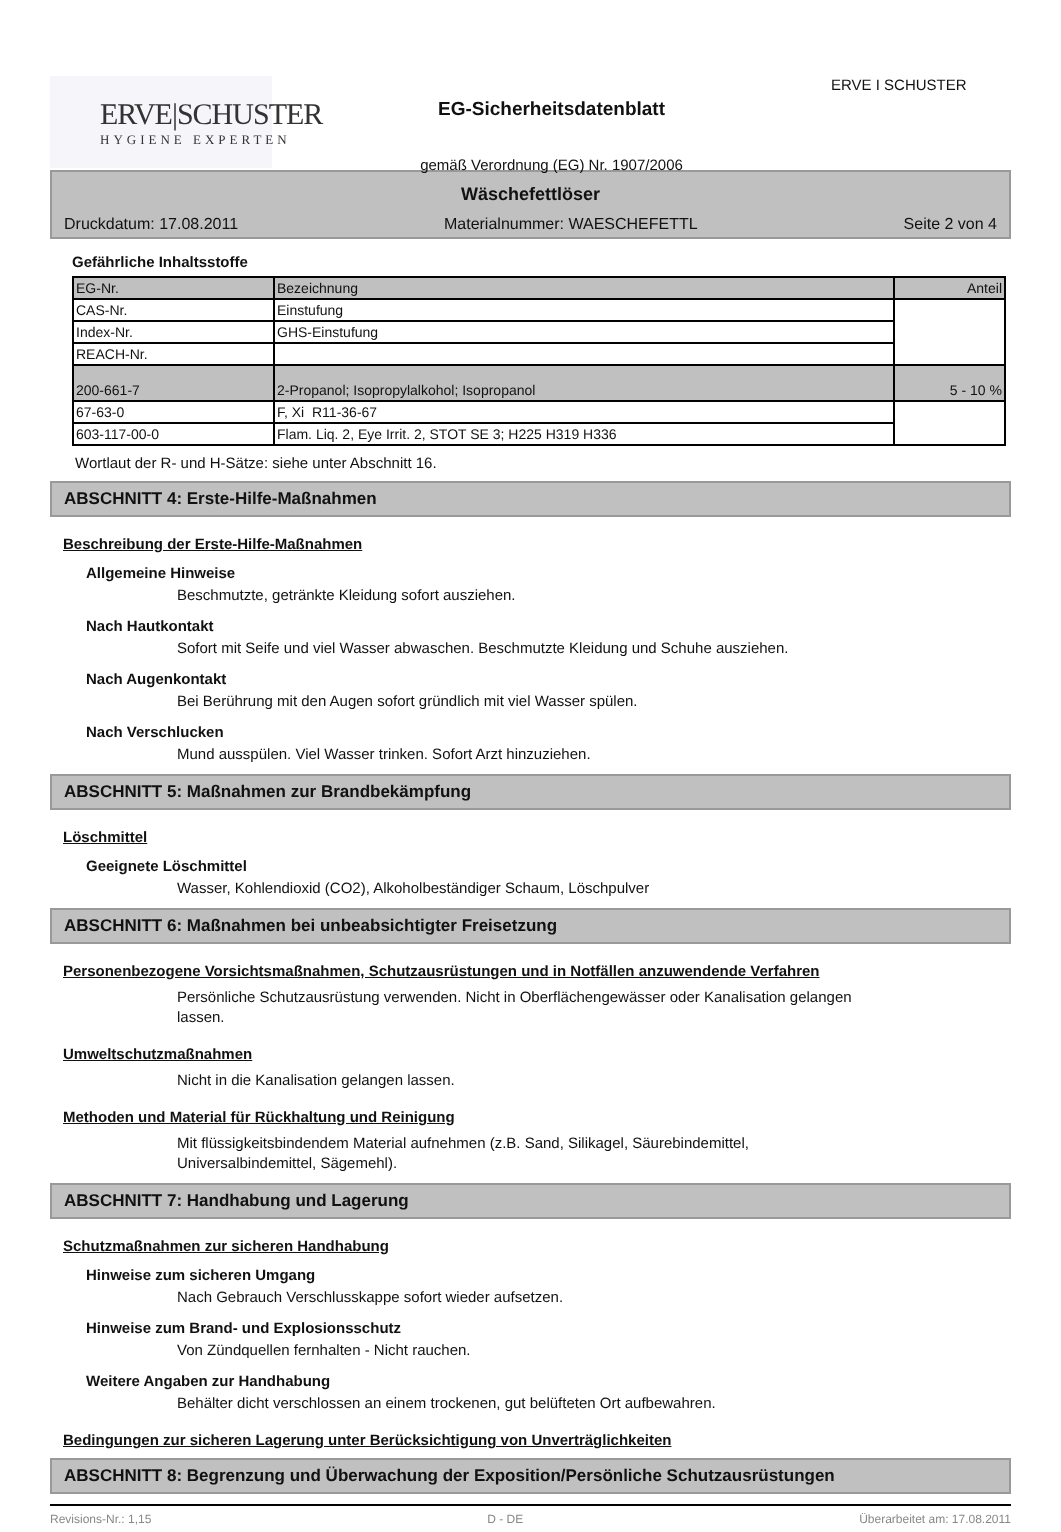ERVE|SCHUSTER
HYGIENE EXPERTEN
EG-Sicherheitsdatenblatt
gemäß Verordnung (EG) Nr. 1907/2006
ERVE I SCHUSTER
Wäschefettlöser
Druckdatum: 17.08.2011 Materialnummer: WAESCHEFETTL Seite 2 von 4
Gefährliche Inhaltsstoffe
| EG-Nr. | Bezeichnung | Anteil |
| CAS-Nr. | Einstufung | |
| Index-Nr. | GHS-Einstufung | |
| REACH-Nr. | | |
| 200-661-7 | 2-Propanol; Isopropylalkohol; Isopropanol | 5 - 10 % |
| 67-63-0 | F, Xi R11-36-67 | |
| 603-117-00-0 | Flam. Liq. 2, Eye Irrit. 2, STOT SE 3; H225 H319 H336 | |
Wortlaut der R- und H-Sätze: siehe unter Abschnitt 16.
ABSCHNITT 4: Erste-Hilfe-Maßnahmen
Beschreibung der Erste-Hilfe-Maßnahmen
Allgemeine Hinweise
Beschmutzte, getränkte Kleidung sofort ausziehen.
Nach Hautkontakt
Sofort mit Seife und viel Wasser abwaschen. Beschmutzte Kleidung und Schuhe ausziehen.
Nach Augenkontakt
Bei Berührung mit den Augen sofort gründlich mit viel Wasser spülen.
Nach Verschlucken
Mund ausspülen. Viel Wasser trinken. Sofort Arzt hinzuziehen.
ABSCHNITT 5: Maßnahmen zur Brandbekämpfung
Löschmittel
Geeignete Löschmittel
Wasser, Kohlendioxid (CO2), Alkoholbeständiger Schaum, Löschpulver
ABSCHNITT 6: Maßnahmen bei unbeabsichtigter Freisetzung
Personenbezogene Vorsichtsmaßnahmen, Schutzausrüstungen und in Notfällen anzuwendende Verfahren
Persönliche Schutzausrüstung verwenden. Nicht in Oberflächengewässer oder Kanalisation gelangen
lassen.
Umweltschutzmaßnahmen
Nicht in die Kanalisation gelangen lassen.
Methoden und Material für Rückhaltung und Reinigung
Mit flüssigkeitsbindendem Material aufnehmen (z.B. Sand, Silikagel, Säurebindemittel,
Universalbindemittel, Sägemehl).
ABSCHNITT 7: Handhabung und Lagerung
Schutzmaßnahmen zur sicheren Handhabung
Hinweise zum sicheren Umgang
Nach Gebrauch Verschlusskappe sofort wieder aufsetzen.
Hinweise zum Brand- und Explosionsschutz
Von Zündquellen fernhalten - Nicht rauchen.
Weitere Angaben zur Handhabung
Behälter dicht verschlossen an einem trockenen, gut belüfteten Ort aufbewahren.
Bedingungen zur sicheren Lagerung unter Berücksichtigung von Unverträglichkeiten
ABSCHNITT 8: Begrenzung und Überwachung der Exposition/Persönliche Schutzausrüstungen
Revisions-Nr.: 1,15 D - DE Überarbeitet am: 17.08.2011